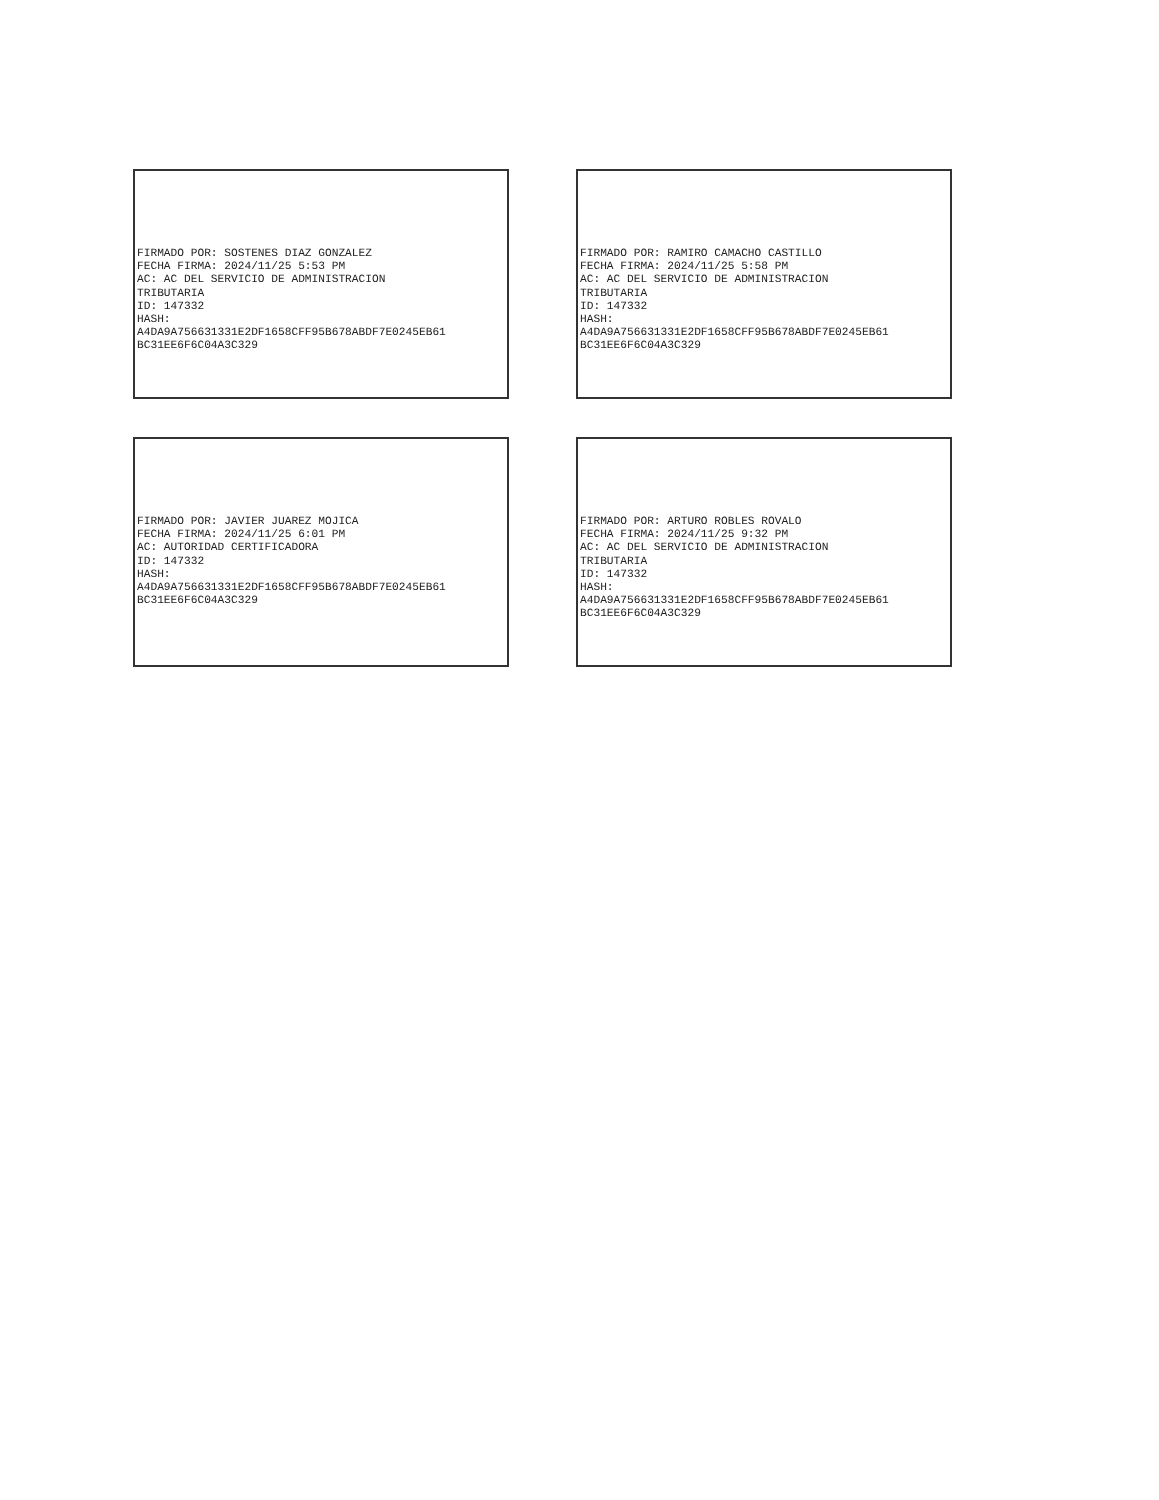FIRMADO POR: SOSTENES DIAZ GONZALEZ FECHA FIRMA: 2024/11/25 5:53 PM AC: AC DEL SERVICIO DE ADMINISTRACION TRIBUTARIA ID: 147332 HASH: A4DA9A756631331E2DF1658CFF95B678ABDF7E0245EB61 BC31EE6F6C04A3C329
FIRMADO POR: RAMIRO CAMACHO CASTILLO FECHA FIRMA: 2024/11/25 5:58 PM AC: AC DEL SERVICIO DE ADMINISTRACION TRIBUTARIA ID: 147332 HASH: A4DA9A756631331E2DF1658CFF95B678ABDF7E0245EB61 BC31EE6F6C04A3C329
FIRMADO POR: JAVIER JUAREZ MOJICA FECHA FIRMA: 2024/11/25 6:01 PM AC: AUTORIDAD CERTIFICADORA ID: 147332 HASH: A4DA9A756631331E2DF1658CFF95B678ABDF7E0245EB61 BC31EE6F6C04A3C329
FIRMADO POR: ARTURO ROBLES ROVALO FECHA FIRMA: 2024/11/25 9:32 PM AC: AC DEL SERVICIO DE ADMINISTRACION TRIBUTARIA ID: 147332 HASH: A4DA9A756631331E2DF1658CFF95B678ABDF7E0245EB61 BC31EE6F6C04A3C329